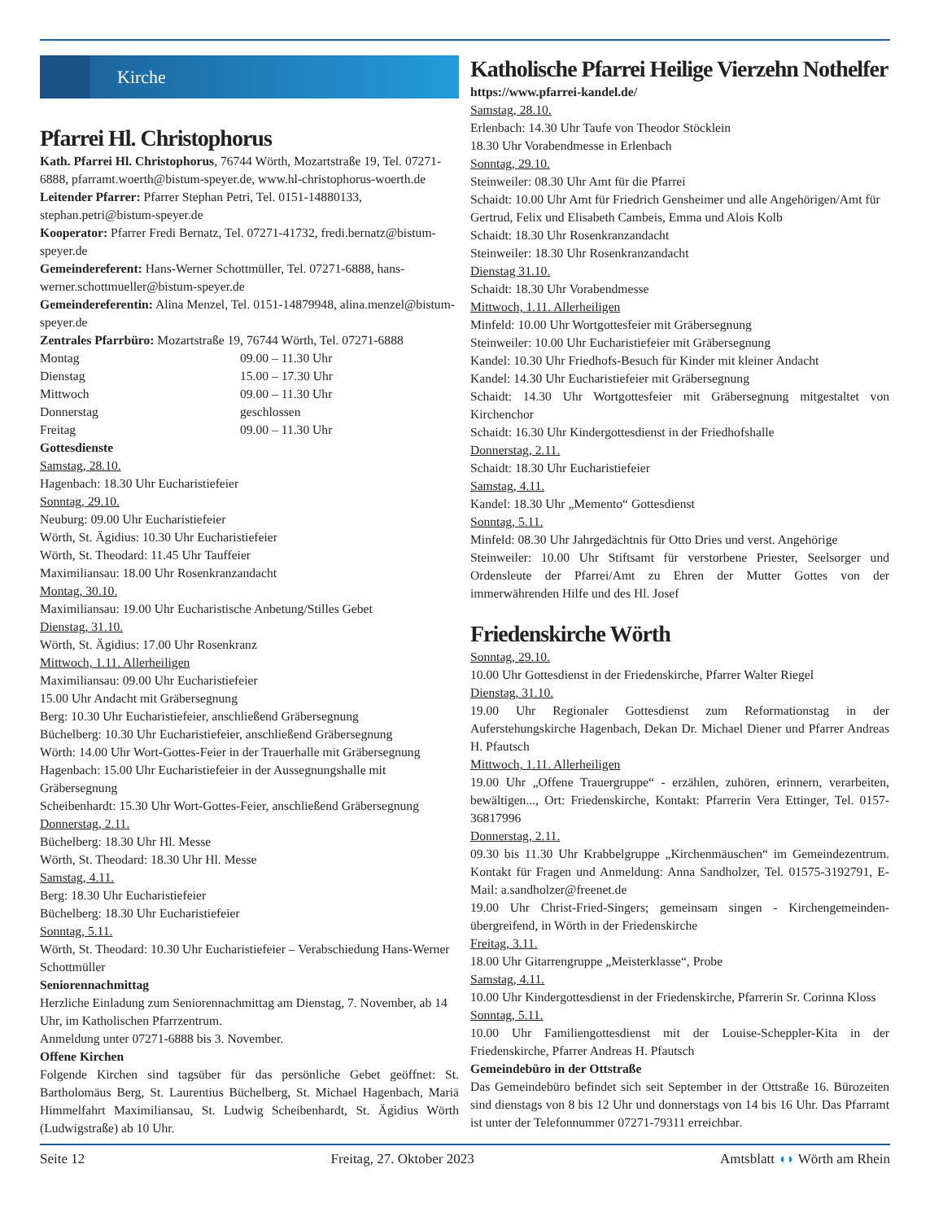Kirche
Pfarrei Hl. Christophorus
Kath. Pfarrei Hl. Christophorus, 76744 Wörth, Mozartstraße 19, Tel. 07271-6888, pfarramt.woerth@bistum-speyer.de, www.hl-christophorus-woerth.de
Leitender Pfarrer: Pfarrer Stephan Petri, Tel. 0151-14880133, stephan.petri@bistum-speyer.de
Kooperator: Pfarrer Fredi Bernatz, Tel. 07271-41732, fredi.bernatz@bistum-speyer.de
Gemeindereferent: Hans-Werner Schottmüller, Tel. 07271-6888, hans-werner.schottmueller@bistum-speyer.de
Gemeindereferentin: Alina Menzel, Tel. 0151-14879948, alina.menzel@bistum-speyer.de
Zentrales Pfarrbüro: Mozartstraße 19, 76744 Wörth, Tel. 07271-6888
Montag 09.00 – 11.30 Uhr
Dienstag 15.00 – 17.30 Uhr
Mittwoch 09.00 – 11.30 Uhr
Donnerstag geschlossen
Freitag 09.00 – 11.30 Uhr
Gottesdienste
Samstag, 28.10.
Hagenbach: 18.30 Uhr Eucharistiefeier
Sonntag, 29.10.
Neuburg: 09.00 Uhr Eucharistiefeier
Wörth, St. Ägidius: 10.30 Uhr Eucharistiefeier
Wörth, St. Theodard: 11.45 Uhr Tauffeier
Maximiliansau: 18.00 Uhr Rosenkranzandacht
Montag, 30.10.
Maximiliansau: 19.00 Uhr Eucharistische Anbetung/Stilles Gebet
Dienstag, 31.10.
Wörth, St. Ägidius: 17.00 Uhr Rosenkranz
Mittwoch, 1.11. Allerheiligen
Maximiliansau: 09.00 Uhr Eucharistiefeier
15.00 Uhr Andacht mit Gräbersegnung
Berg: 10.30 Uhr Eucharistiefeier, anschließend Gräbersegnung
Büchelberg: 10.30 Uhr Eucharistiefeier, anschließend Gräbersegnung
Wörth: 14.00 Uhr Wort-Gottes-Feier in der Trauerhalle mit Gräbersegnung
Hagenbach: 15.00 Uhr Eucharistiefeier in der Aussegnungshalle mit Gräbersegnung
Scheibenhardt: 15.30 Uhr Wort-Gottes-Feier, anschließend Gräbersegnung
Donnerstag, 2.11.
Büchelberg: 18.30 Uhr Hl. Messe
Wörth, St. Theodard: 18.30 Uhr Hl. Messe
Samstag, 4.11.
Berg: 18.30 Uhr Eucharistiefeier
Büchelberg: 18.30 Uhr Eucharistiefeier
Sonntag, 5.11.
Wörth, St. Theodard: 10.30 Uhr Eucharistiefeier – Verabschiedung Hans-Werner Schottmüller
Seniorennachmittag
Herzliche Einladung zum Seniorennachmittag am Dienstag, 7. November, ab 14 Uhr, im Katholischen Pfarrzentrum.
Anmeldung unter 07271-6888 bis 3. November.
Offene Kirchen
Folgende Kirchen sind tagsüber für das persönliche Gebet geöffnet: St. Bartholomäus Berg, St. Laurentius Büchelberg, St. Michael Hagenbach, Mariä Himmelfahrt Maximiliansau, St. Ludwig Scheibenhardt, St. Ägidius Wörth (Ludwigstraße) ab 10 Uhr.
Katholische Pfarrei Heilige Vierzehn Nothelfer
https://www.pfarrei-kandel.de/
Samstag, 28.10.
Erlenbach: 14.30 Uhr Taufe von Theodor Stöcklein
18.30 Uhr Vorabendmesse in Erlenbach
Sonntag, 29.10.
Steinweiler: 08.30 Uhr Amt für die Pfarrei
Schaidt: 10.00 Uhr Amt für Friedrich Gensheimer und alle Angehörigen/Amt für Gertrud, Felix und Elisabeth Cambeis, Emma und Alois Kolb
Schaidt: 18.30 Uhr Rosenkranzandacht
Steinweiler: 18.30 Uhr Rosenkranzandacht
Dienstag 31.10.
Schaidt: 18.30 Uhr Vorabendmesse
Mittwoch, 1.11. Allerheiligen
Minfeld: 10.00 Uhr Wortgottesfeier mit Gräbersegnung
Steinweiler: 10.00 Uhr Eucharistiefeier mit Gräbersegnung
Kandel: 10.30 Uhr Friedhofs-Besuch für Kinder mit kleiner Andacht
Kandel: 14.30 Uhr Eucharistiefeier mit Gräbersegnung
Schaidt: 14.30 Uhr Wortgottesfeier mit Gräbersegnung mitgestaltet von Kirchenchor
Schaidt: 16.30 Uhr Kindergottesdienst in der Friedhofshalle
Donnerstag, 2.11.
Schaidt: 18.30 Uhr Eucharistiefeier
Samstag, 4.11.
Kandel: 18.30 Uhr „Memento“ Gottesdienst
Sonntag, 5.11.
Minfeld: 08.30 Uhr Jahrgedächtnis für Otto Dries und verst. Angehörige
Steinweiler: 10.00 Uhr Stiftsamt für verstorbene Priester, Seelsorger und Ordensleute der Pfarrei/Amt zu Ehren der Mutter Gottes von der immerwährenden Hilfe und des Hl. Josef
Friedenskirche Wörth
Sonntag, 29.10.
10.00 Uhr Gottesdienst in der Friedenskirche, Pfarrer Walter Riegel
Dienstag, 31.10.
19.00 Uhr Regionaler Gottesdienst zum Reformationstag in der Auferstehungskirche Hagenbach, Dekan Dr. Michael Diener und Pfarrer Andreas H. Pfautsch
Mittwoch, 1.11. Allerheiligen
19.00 Uhr „Offene Trauergruppe“ - erzählen, zuhören, erinnern, verarbeiten, bewältigen..., Ort: Friedenskirche, Kontakt: Pfarrerin Vera Ettinger, Tel. 0157-36817996
Donnerstag, 2.11.
09.30 bis 11.30 Uhr Krabbelgruppe „Kirchenmäuschen“ im Gemeindezentrum. Kontakt für Fragen und Anmeldung: Anna Sandholzer, Tel. 01575-3192791, E-Mail: a.sandholzer@freenet.de
19.00 Uhr Christ-Fried-Singers; gemeinsam singen - Kirchengemeinden-übergreifend, in Wörth in der Friedenskirche
Freitag, 3.11.
18.00 Uhr Gitarrengruppe „Meisterklasse“, Probe
Samstag, 4.11.
10.00 Uhr Kindergottesdienst in der Friedenskirche, Pfarrerin Sr. Corinna Kloss
Sonntag, 5.11.
10.00 Uhr Familiengottesdienst mit der Louise-Scheppler-Kita in der Friedenskirche, Pfarrer Andreas H. Pfautsch
Gemeindebüro in der Ottstraße
Das Gemeindebüro befindet sich seit September in der Ottstraße 16. Bürozeiten sind dienstags von 8 bis 12 Uhr und donnerstags von 14 bis 16 Uhr. Das Pfarramt ist unter der Telefonnummer 07271-79311 erreichbar.
Seite 12 Freitag, 27. Oktober 2023 Amtsblatt ◖◗ Wörth am Rhein